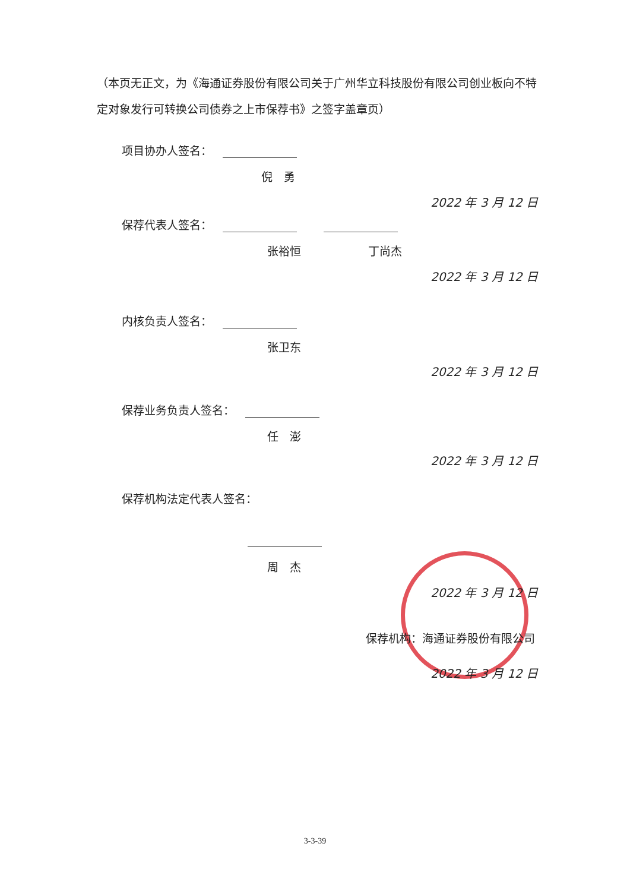（本页无正文，为《海通证券股份有限公司关于广州华立科技股份有限公司创业板向不特定对象发行可转换公司债券之上市保荐书》之签字盖章页）
项目协办人签名：
倪　勇
2022 年 3 月 12 日
保荐代表人签名：
张裕恒 丁尚杰
2022 年 3 月 12 日
内核负责人签名：
张卫东
2022 年 3 月 12 日
保荐业务负责人签名：
任　澎
2022 年 3 月 12 日
保荐机构法定代表人签名：
周　杰
2022 年 3 月 12 日
保荐机构：海通证券股份有限公司
2022 年 3 月 12 日
3-3-39